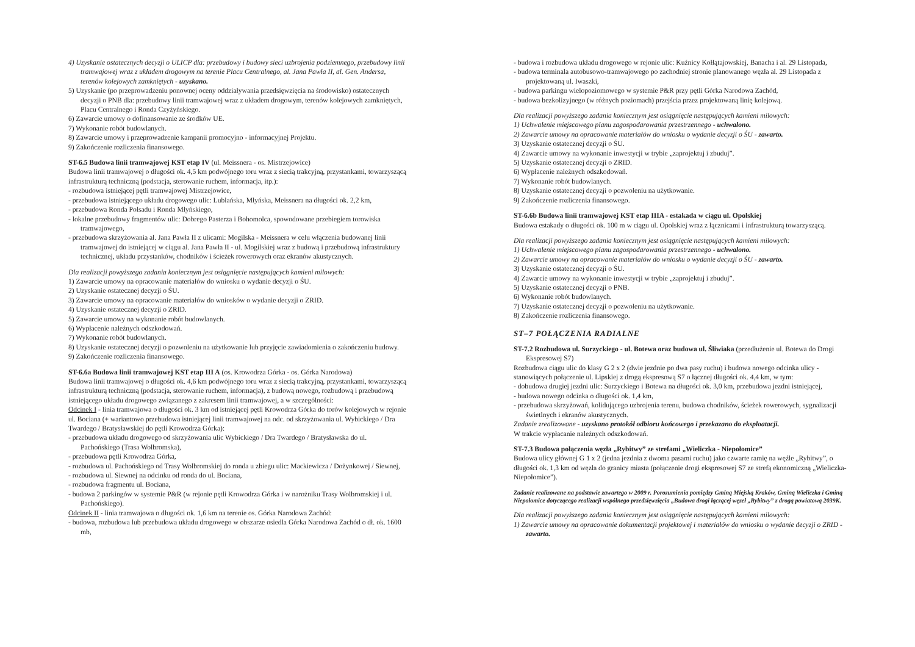4) Uzyskanie ostatecznych decyzji o ULICP dla: przebudowy i budowy sieci uzbrojenia podziemnego, przebudowy linii tramwajowej wraz z układem drogowym na terenie Placu Centralnego, al. Jana Pawła II, al. Gen. Andersa, terenów kolejowych zamkniętych - uzyskano.
5) Uzyskanie (po przeprowadzeniu ponownej oceny oddziaływania przedsięwzięcia na środowisko) ostatecznych decyzji o PNB dla: przebudowy linii tramwajowej wraz z układem drogowym, terenów kolejowych zamkniętych, Placu Centralnego i Ronda Czyżyńskiego.
6) Zawarcie umowy o dofinansowanie ze środków UE.
7) Wykonanie robót budowlanych.
8) Zawarcie umowy i przeprowadzenie kampanii promocyjno - informacyjnej Projektu.
9) Zakończenie rozliczenia finansowego.
ST-6.5 Budowa linii tramwajowej KST etap IV (ul. Meissnera - os. Mistrzejowice)
Budowa linii tramwajowej o długości ok. 4,5 km podwójnego toru wraz z siecią trakcyjną, przystankami, towarzyszącą infrastrukturą techniczną (podstacja, sterowanie ruchem, informacja, itp.):
- rozbudowa istniejącej pętli tramwajowej Mistrzejowice,
- przebudowa istniejącego układu drogowego ulic: Lublańska, Młyńska, Meissnera na długości ok. 2,2 km,
- przebudowa Ronda Polsadu i Ronda Młyńskiego,
- lokalne przebudowy fragmentów ulic: Dobrego Pasterza i Bohomolca, spowodowane przebiegiem torowiska tramwajowego,
- przebudowa skrzyżowania al. Jana Pawła II z ulicami: Mogilska - Meissnera w celu włączenia budowanej linii tramwajowej do istniejącej w ciągu al. Jana Pawła II - ul. Mogilskiej wraz z budową i przebudową infrastruktury technicznej, układu przystanków, chodników i ścieżek rowerowych oraz ekranów akustycznych.
Dla realizacji powyższego zadania koniecznym jest osiągnięcie następujących kamieni milowych:
1) Zawarcie umowy na opracowanie materiałów do wniosku o wydanie decyzji o ŚU.
2) Uzyskanie ostatecznej decyzji o ŚU.
3) Zawarcie umowy na opracowanie materiałów do wniosków o wydanie decyzji o ZRID.
4) Uzyskanie ostatecznej decyzji o ZRID.
5) Zawarcie umowy na wykonanie robót budowlanych.
6) Wypłacenie należnych odszkodowań.
7) Wykonanie robót budowlanych.
8) Uzyskanie ostatecznej decyzji o pozwoleniu na użytkowanie lub przyjęcie zawiadomienia o zakończeniu budowy.
9) Zakończenie rozliczenia finansowego.
ST-6.6a Budowa linii tramwajowej KST etap III A (os. Krowodrza Górka - os. Górka Narodowa)
Budowa linii tramwajowej o długości ok. 4,6 km podwójnego toru wraz z siecią trakcyjną, przystankami, towarzyszącą infrastrukturą techniczną (podstacja, sterowanie ruchem, informacja), z budową nowego, rozbudową i przebudową istniejącego układu drogowego związanego z zakresem linii tramwajowej, a w szczególności:
Odcinek I - linia tramwajowa o długości ok. 3 km od istniejącej pętli Krowodrza Górka do torów kolejowych w rejonie ul. Bociana (+ wariantowo przebudowa istniejącej linii tramwajowej na odc. od skrzyżowania ul. Wybickiego / Dra Twardego / Bratysławskiej do pętli Krowodrza Górka):
- przebudowa układu drogowego od skrzyżowania ulic Wybickiego / Dra Twardego / Bratysławska do ul. Pachońskiego (Trasa Wolbromska),
- przebudowa pętli Krowodrza Górka,
- rozbudowa ul. Pachońskiego od Trasy Wolbromskiej do ronda u zbiegu ulic: Mackiewicza / Dożynkowej / Siewnej,
- rozbudowa ul. Siewnej na odcinku od ronda do ul. Bociana,
- rozbudowa fragmentu ul. Bociana,
- budowa 2 parkingów w systemie P&R (w rejonie pętli Krowodrza Górka i w narożniku Trasy Wolbromskiej i ul. Pachońskiego).
Odcinek II - linia tramwajowa o długości ok. 1,6 km na terenie os. Górka Narodowa Zachód:
- budowa, rozbudowa lub przebudowa układu drogowego w obszarze osiedla Górka Narodowa Zachód o dł. ok. 1600 mb,
- budowa i rozbudowa układu drogowego w rejonie ulic: Kuźnicy Kołłątajowskiej, Banacha i al. 29 Listopada,
- budowa terminala autobusowo-tramwajowego po zachodniej stronie planowanego węzła al. 29 Listopada z projektowaną ul. Iwaszki,
- budowa parkingu wielopoziomowego w systemie P&R przy pętli Górka Narodowa Zachód,
- budowa bezkolizyjnego (w różnych poziomach) przejścia przez projektowaną linię kolejową.
Dla realizacji powyższego zadania koniecznym jest osiągnięcie następujących kamieni milowych:
1) Uchwalenie miejscowego planu zagospodarowania przestrzennego - uchwalono.
2) Zawarcie umowy na opracowanie materiałów do wniosku o wydanie decyzji o ŚU - zawarto.
3) Uzyskanie ostatecznej decyzji o ŚU.
4) Zawarcie umowy na wykonanie inwestycji w trybie „zaprojektuj i zbuduj”.
5) Uzyskanie ostatecznej decyzji o ZRID.
6) Wypłacenie należnych odszkodowań.
7) Wykonanie robót budowlanych.
8) Uzyskanie ostatecznej decyzji o pozwoleniu na użytkowanie.
9) Zakończenie rozliczenia finansowego.
ST-6.6b Budowa linii tramwajowej KST etap IIIA - estakada w ciągu ul. Opolskiej
Budowa estakady o długości ok. 100 m w ciągu ul. Opolskiej wraz z łącznicami i infrastrukturą towarzyszącą.
Dla realizacji powyższego zadania koniecznym jest osiągnięcie następujących kamieni milowych:
1) Uchwalenie miejscowego planu zagospodarowania przestrzennego - uchwalono.
2) Zawarcie umowy na opracowanie materiałów do wniosku o wydanie decyzji o ŚU - zawarto.
3) Uzyskanie ostatecznej decyzji o ŚU.
4) Zawarcie umowy na wykonanie inwestycji w trybie „zaprojektuj i zbuduj”.
5) Uzyskanie ostatecznej decyzji o PNB.
6) Wykonanie robót budowlanych.
7) Uzyskanie ostatecznej decyzji o pozwoleniu na użytkowanie.
8) Zakończenie rozliczenia finansowego.
ST–7 POŁĄCZENIA RADIALNE
ST-7.2 Rozbudowa ul. Surzyckiego - ul. Botewa oraz budowa ul. Śliwiaka (przedłużenie ul. Botewa do Drogi Ekspresowej S7)
Rozbudowa ciągu ulic do klasy G 2 x 2 (dwie jezdnie po dwa pasy ruchu) i budowa nowego odcinka ulicy - stanowiących połączenie ul. Lipskiej z drogą ekspresową S7 o łącznej długości ok. 4,4 km, w tym:
- dobudowa drugiej jezdni ulic: Surzyckiego i Botewa na długości ok. 3,0 km, przebudowa jezdni istniejącej,
- budowa nowego odcinka o długości ok. 1,4 km,
- przebudowa skrzyżowań, kolidującego uzbrojenia terenu, budowa chodników, ścieżek rowerowych, sygnalizacji świetlnych i ekranów akustycznych.
Zadanie zrealizowane - uzyskano protokół odbioru końcowego i przekazano do eksploatacji.
W trakcie wypłacanie należnych odszkodowań.
ST-7.3 Budowa połączenia węzła „Rybitwy” ze strefami „Wieliczka - Niepołomice”
Budowa ulicy głównej G 1 x 2 (jedna jezdnia z dwoma pasami ruchu) jako czwarte ramię na węźle „Rybitwy”, o długości ok. 1,3 km od węzła do granicy miasta (połączenie drogi ekspresowej S7 ze strefą ekonomiczną „Wieliczka-Niepołomice”).
Zadanie realizowane na podstawie zawartego w 2009 r. Porozumienia pomiędzy Gminą Miejską Kraków, Gminą Wieliczka i Gminą Niepołomice dotyczącego realizacji wspólnego przedsięwzięcia „Budowa drogi łączącej węzeł „Rybitwy” z drogą powiatową 2039K.
Dla realizacji powyższego zadania koniecznym jest osiągnięcie następujących kamieni milowych:
1) Zawarcie umowy na opracowanie dokumentacji projektowej i materiałów do wniosku o wydanie decyzji o ZRID - zawarto.